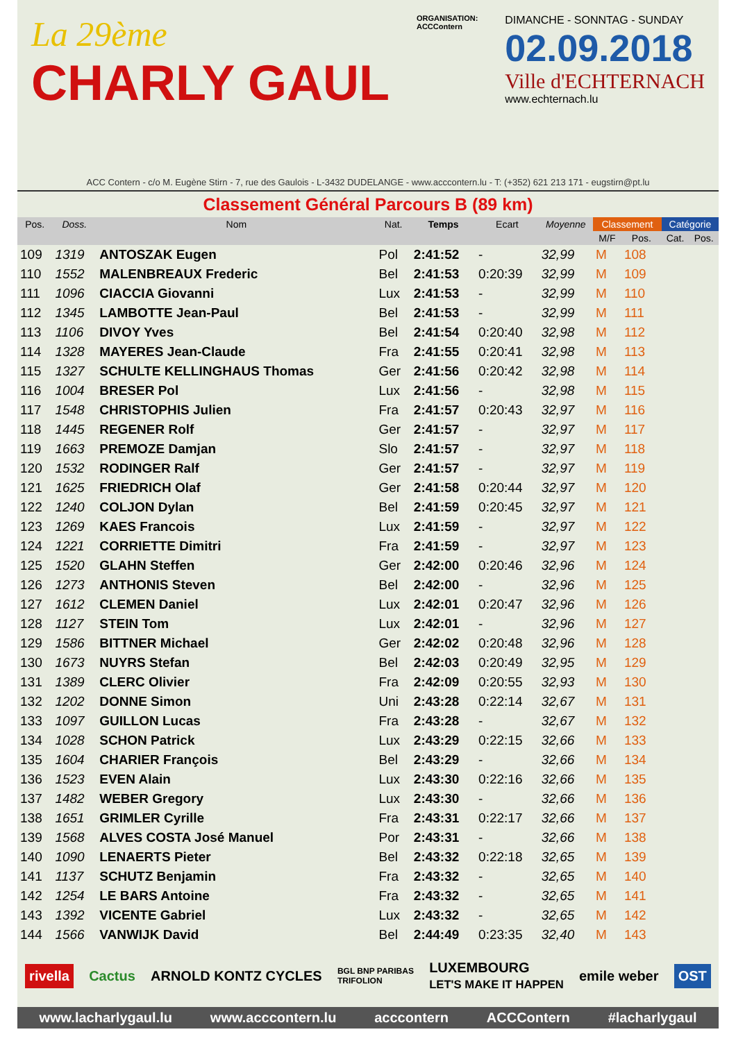La 29ème
CHARLY GAUL
ORGANISATION:
ACCContern
DIMANCHE - SONNTAG - SUNDAY
02.09.2018
Ville d'ECHTERNACH
www.echternach.lu
ACC Contern - c/o M. Eugène Stirn - 7, rue des Gaulois - L-3432 DUDELANGE - www.acccontern.lu - T: (+352) 621 213 171 - eugstirn@pt.lu
Classement Général Parcours B (89 km)
| Pos. | Doss. | Nom | Nat. | Temps | Ecart | Moyenne | Classement | | Catégorie | |
| --- | --- | --- | --- | --- | --- | --- | --- | --- | --- | --- |
| | | | | | | | M/F | Pos. | Cat. | Pos. |
| 109 | 1319 | ANTOSZAK Eugen | Pol | 2:41:52 | - | 32,99 | M | 108 | | |
| 110 | 1552 | MALENBREAUX Frederic | Bel | 2:41:53 | 0:20:39 | 32,99 | M | 109 | | |
| 111 | 1096 | CIACCIA Giovanni | Lux | 2:41:53 | - | 32,99 | M | 110 | | |
| 112 | 1345 | LAMBOTTE Jean-Paul | Bel | 2:41:53 | - | 32,99 | M | 111 | | |
| 113 | 1106 | DIVOY Yves | Bel | 2:41:54 | 0:20:40 | 32,98 | M | 112 | | |
| 114 | 1328 | MAYERES Jean-Claude | Fra | 2:41:55 | 0:20:41 | 32,98 | M | 113 | | |
| 115 | 1327 | SCHULTE KELLINGHAUS Thomas | Ger | 2:41:56 | 0:20:42 | 32,98 | M | 114 | | |
| 116 | 1004 | BRESER Pol | Lux | 2:41:56 | - | 32,98 | M | 115 | | |
| 117 | 1548 | CHRISTOPHIS Julien | Fra | 2:41:57 | 0:20:43 | 32,97 | M | 116 | | |
| 118 | 1445 | REGENER Rolf | Ger | 2:41:57 | - | 32,97 | M | 117 | | |
| 119 | 1663 | PREMOZE Damjan | Slo | 2:41:57 | - | 32,97 | M | 118 | | |
| 120 | 1532 | RODINGER Ralf | Ger | 2:41:57 | - | 32,97 | M | 119 | | |
| 121 | 1625 | FRIEDRICH Olaf | Ger | 2:41:58 | 0:20:44 | 32,97 | M | 120 | | |
| 122 | 1240 | COLJON Dylan | Bel | 2:41:59 | 0:20:45 | 32,97 | M | 121 | | |
| 123 | 1269 | KAES Francois | Lux | 2:41:59 | - | 32,97 | M | 122 | | |
| 124 | 1221 | CORRIETTE Dimitri | Fra | 2:41:59 | - | 32,97 | M | 123 | | |
| 125 | 1520 | GLAHN Steffen | Ger | 2:42:00 | 0:20:46 | 32,96 | M | 124 | | |
| 126 | 1273 | ANTHONIS Steven | Bel | 2:42:00 | - | 32,96 | M | 125 | | |
| 127 | 1612 | CLEMEN Daniel | Lux | 2:42:01 | 0:20:47 | 32,96 | M | 126 | | |
| 128 | 1127 | STEIN Tom | Lux | 2:42:01 | - | 32,96 | M | 127 | | |
| 129 | 1586 | BITTNER Michael | Ger | 2:42:02 | 0:20:48 | 32,96 | M | 128 | | |
| 130 | 1673 | NUYRS Stefan | Bel | 2:42:03 | 0:20:49 | 32,95 | M | 129 | | |
| 131 | 1389 | CLERC Olivier | Fra | 2:42:09 | 0:20:55 | 32,93 | M | 130 | | |
| 132 | 1202 | DONNE Simon | Uni | 2:43:28 | 0:22:14 | 32,67 | M | 131 | | |
| 133 | 1097 | GUILLON Lucas | Fra | 2:43:28 | - | 32,67 | M | 132 | | |
| 134 | 1028 | SCHON Patrick | Lux | 2:43:29 | 0:22:15 | 32,66 | M | 133 | | |
| 135 | 1604 | CHARIER François | Bel | 2:43:29 | - | 32,66 | M | 134 | | |
| 136 | 1523 | EVEN Alain | Lux | 2:43:30 | 0:22:16 | 32,66 | M | 135 | | |
| 137 | 1482 | WEBER Gregory | Lux | 2:43:30 | - | 32,66 | M | 136 | | |
| 138 | 1651 | GRIMLER Cyrille | Fra | 2:43:31 | 0:22:17 | 32,66 | M | 137 | | |
| 139 | 1568 | ALVES COSTA José Manuel | Por | 2:43:31 | - | 32,66 | M | 138 | | |
| 140 | 1090 | LENAERTS Pieter | Bel | 2:43:32 | 0:22:18 | 32,65 | M | 139 | | |
| 141 | 1137 | SCHUTZ Benjamin | Fra | 2:43:32 | - | 32,65 | M | 140 | | |
| 142 | 1254 | LE BARS Antoine | Fra | 2:43:32 | - | 32,65 | M | 141 | | |
| 143 | 1392 | VICENTE Gabriel | Lux | 2:43:32 | - | 32,65 | M | 142 | | |
| 144 | 1566 | VANWIJK David | Bel | 2:44:49 | 0:23:35 | 32,40 | M | 143 | | |
rivella Cactus ARNOLD KONTZ CYCLES BGL BNP PARIBAS
TRIFOLION LUXEMBOURG
LET'S MAKE IT HAPPEN emile weber OST
www.lacharlygaul.lu www.acccontern.lu acccontern ACCContern #lacharlygaul